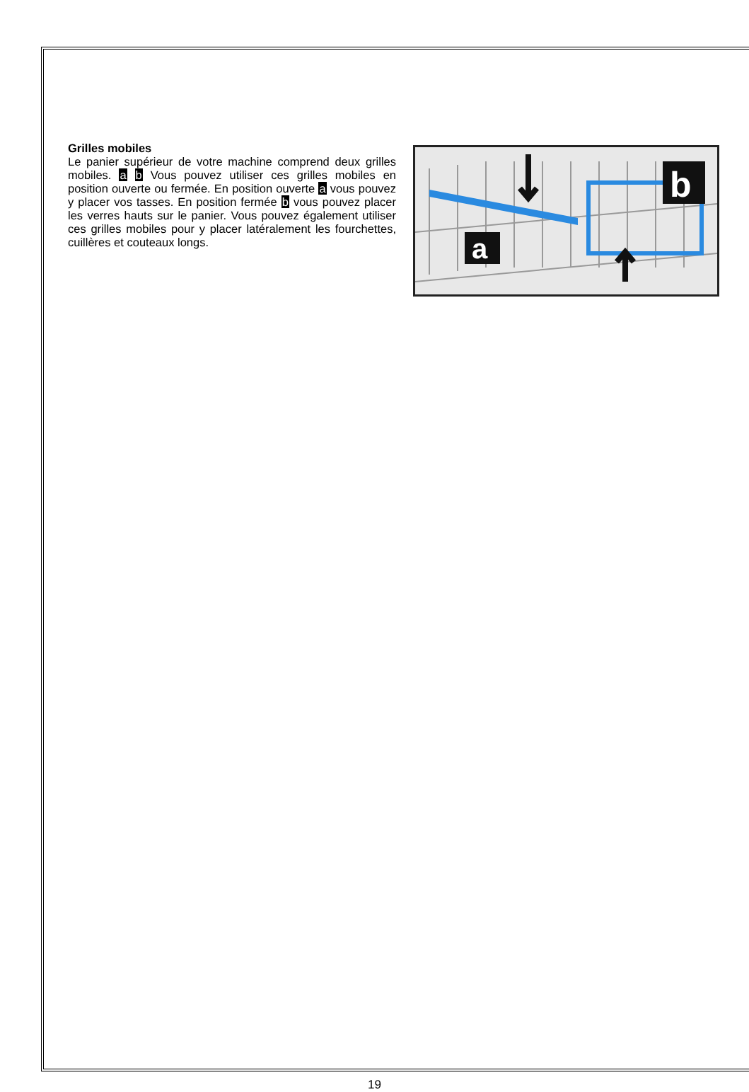Grilles mobiles
Le panier supérieur de votre machine comprend deux grilles mobiles. a b Vous pouvez utiliser ces grilles mobiles en position ouverte ou fermée. En position ouverte a vous pouvez y placer vos tasses. En position fermée b vous pouvez placer les verres hauts sur le panier. Vous pouvez également utiliser ces grilles mobiles pour y placer latéralement les fourchettes, cuillères et couteaux longs.
a
b
19